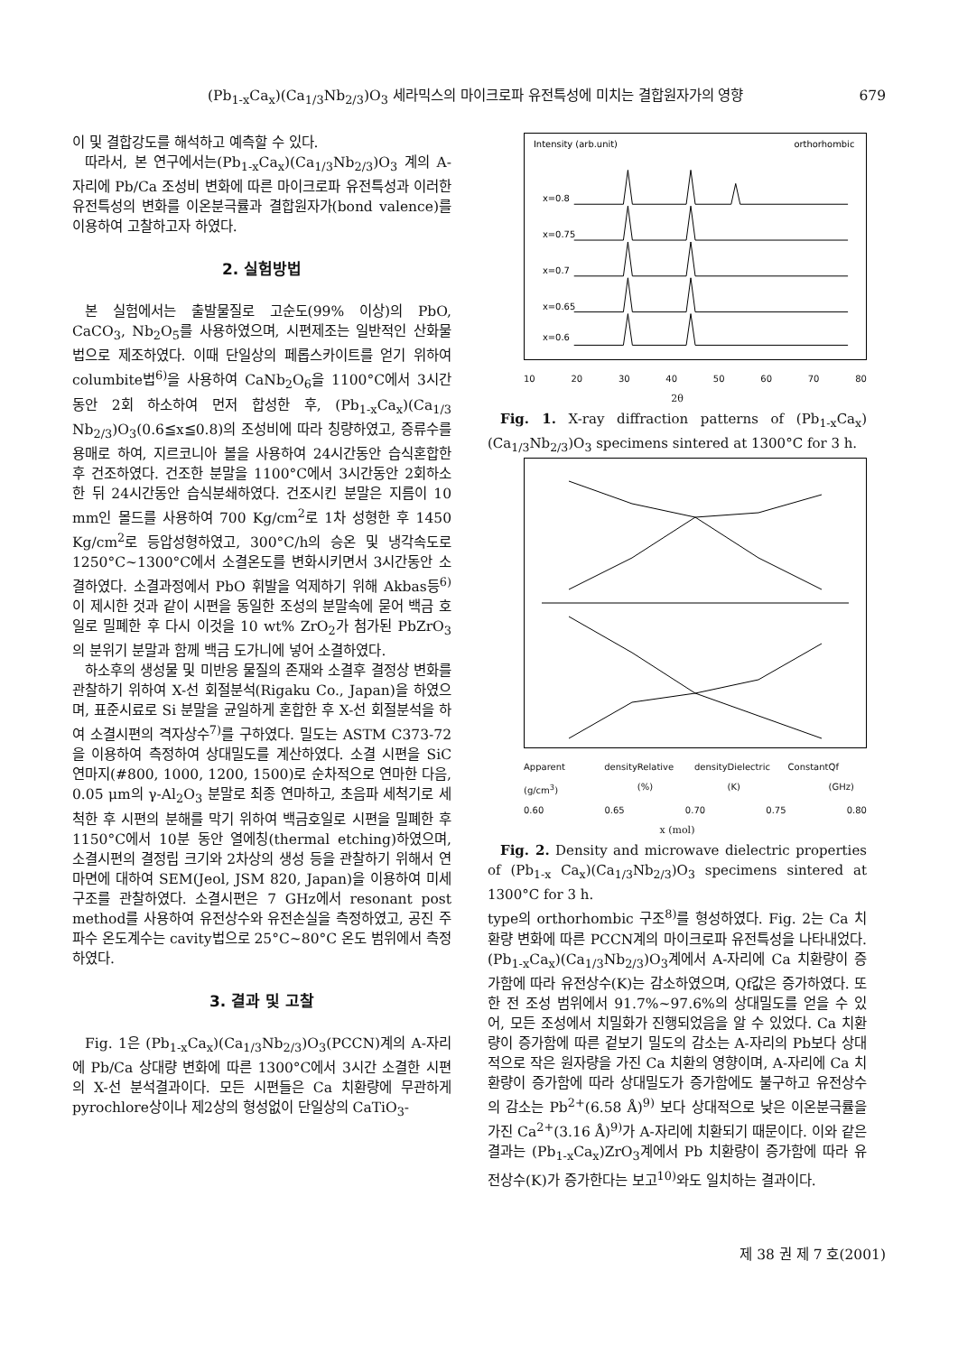(Pb<sub>1-x</sub>Ca<sub>x</sub>)(Ca<sub>1/3</sub>Nb<sub>2/3</sub>)O<sub>3</sub> 세라믹스의 마이크로파 유전특성에 미치는 결합원자가의 영향 679
이 및 결합강도를 해석하고 예측할 수 있다.
따라서, 본 연구에서는(Pb<sub>1-x</sub>Ca<sub>x</sub>)(Ca<sub>1/3</sub>Nb<sub>2/3</sub>)O<sub>3</sub> 계의 A-자리에 Pb/Ca 조성비 변화에 따른 마이크로파 유전특성과 이러한 유전특성의 변화를 이온분극률과 결합원자가(bond valence)를 이용하여 고찰하고자 하였다.
2. 실험방법
본 실험에서는 출발물질로 고순도(99% 이상)의 PbO, CaCO<sub>3</sub>, Nb<sub>2</sub>O<sub>5</sub>를 사용하였으며, 시편제조는 일반적인 산화물법으로 제조하였다. 이때 단일상의 페롭스카이트를 얻기 위하여 columbite법<sup>6)</sup>을 사용하여 CaNb<sub>2</sub>O<sub>6</sub>을 1100°C에서 3시간동안 2회 하소하여 먼저 합성한 후, (Pb<sub>1-x</sub>Ca<sub>x</sub>)(Ca<sub>1/3</sub> Nb<sub>2/3</sub>)O<sub>3</sub>(0.6≦x≦0.8)의 조성비에 따라 칭량하였고, 증류수를 용매로 하여, 지르코니아 볼을 사용하여 24시간동안 습식혼합한 후 건조하였다. 건조한 분말을 1100°C에서 3시간동안 2회하소한 뒤 24시간동안 습식분쇄하였다. 건조시킨 분말은 지름이 10 mm인 몰드를 사용하여 700 Kg/cm<sup>2</sup>로 1차 성형한 후 1450 Kg/cm<sup>2</sup>로 등압성형하였고, 300°C/h의 승온 및 냉각속도로 1250°C~1300°C에서 소결온도를 변화시키면서 3시간동안 소결하였다. 소결과정에서 PbO 휘발을 억제하기 위해 Akbas등<sup>6)</sup>이 제시한 것과 같이 시편을 동일한 조성의 분말속에 묻어 백금 호일로 밀폐한 후 다시 이것을 10 wt% ZrO<sub>2</sub>가 첨가된 PbZrO<sub>3</sub>의 분위기 분말과 함께 백금 도가니에 넣어 소결하였다.
하소후의 생성물 및 미반응 물질의 존재와 소결후 결정상 변화를 관찰하기 위하여 X-선 회절분석(Rigaku Co., Japan)을 하였으며, 표준시료로 Si 분말을 균일하게 혼합한 후 X-선 회절분석을 하여 소결시편의 격자상수<sup>7)</sup>를 구하였다. 밀도는 ASTM C373-72을 이용하여 측정하여 상대밀도를 계산하였다. 소결 시편을 SiC 연마지(#800, 1000, 1200, 1500)로 순차적으로 연마한 다음, 0.05 μm의 γ-Al<sub>2</sub>O<sub>3</sub> 분말로 최종 연마하고, 초음파 세척기로 세척한 후 시편의 분해를 막기 위하여 백금호일로 시편을 밀폐한 후 1150°C에서 10분 동안 열에칭(thermal etching)하였으며, 소결시편의 결정립 크기와 2차상의 생성 등을 관찰하기 위해서 연마면에 대하여 SEM(Jeol, JSM 820, Japan)을 이용하여 미세구조를 관찰하였다. 소결시편은 7 GHz에서 resonant post method를 사용하여 유전상수와 유전손실을 측정하였고, 공진 주파수 온도계수는 cavity법으로 25°C~80°C 온도 범위에서 측정하였다.
3. 결과 및 고찰
Fig. 1은 (Pb<sub>1-x</sub>Ca<sub>x</sub>)(Ca<sub>1/3</sub>Nb<sub>2/3</sub>)O<sub>3</sub>(PCCN)계의 A-자리에 Pb/Ca 상대량 변화에 따른 1300°C에서 3시간 소결한 시편의 X-선 분석결과이다. 모든 시편들은 Ca 치환량에 무관하게 pyrochlore상이나 제2상의 형성없이 단일상의 CaTiO<sub>3</sub>-
Intensity (arb.unit)
orthorhombic
x=0.8
x=0.75
x=0.7
x=0.65
x=0.6
10 20 30 40 50 60 70 80
2θ
Fig. 1. X-ray diffraction patterns of (Pb<sub>1-x</sub>Ca<sub>x</sub>)(Ca<sub>1/3</sub>Nb<sub>2/3</sub>)O<sub>3</sub> specimens sintered at 1300°C for 3 h.
Apparent density (g/cm<sup>3</sup>) Relative density (%) Dielectric Constant (K) Qf (GHz)
0.60 0.65 0.70 0.75 0.80
x (mol)
Fig. 2. Density and microwave dielectric properties of (Pb<sub>1-x</sub> Ca<sub>x</sub>)(Ca<sub>1/3</sub>Nb<sub>2/3</sub>)O<sub>3</sub> specimens sintered at 1300°C for 3 h.
type의 orthorhombic 구조<sup>8)</sup>를 형성하였다. Fig. 2는 Ca 치환량 변화에 따른 PCCN계의 마이크로파 유전특성을 나타내었다. (Pb<sub>1-x</sub>Ca<sub>x</sub>)(Ca<sub>1/3</sub>Nb<sub>2/3</sub>)O<sub>3</sub>계에서 A-자리에 Ca 치환량이 증가함에 따라 유전상수(K)는 감소하였으며, Qf값은 증가하였다. 또한 전 조성 범위에서 91.7%~97.6%의 상대밀도를 얻을 수 있어, 모든 조성에서 치밀화가 진행되었음을 알 수 있었다. Ca 치환량이 증가함에 따른 겉보기 밀도의 감소는 A-자리의 Pb보다 상대적으로 작은 원자량을 가진 Ca 치환의 영향이며, A-자리에 Ca 치환량이 증가함에 따라 상대밀도가 증가함에도 불구하고 유전상수의 감소는 Pb<sup>2+</sup>(6.58 Å)<sup>9)</sup> 보다 상대적으로 낮은 이온분극률을 가진 Ca<sup>2+</sup>(3.16 Å)<sup>9)</sup>가 A-자리에 치환되기 때문이다. 이와 같은 결과는 (Pb<sub>1-x</sub>Ca<sub>x</sub>)ZrO<sub>3</sub>계에서 Pb 치환량이 증가함에 따라 유전상수(K)가 증가한다는 보고<sup>10)</sup>와도 일치하는 결과이다.
제 38 권 제 7 호(2001)